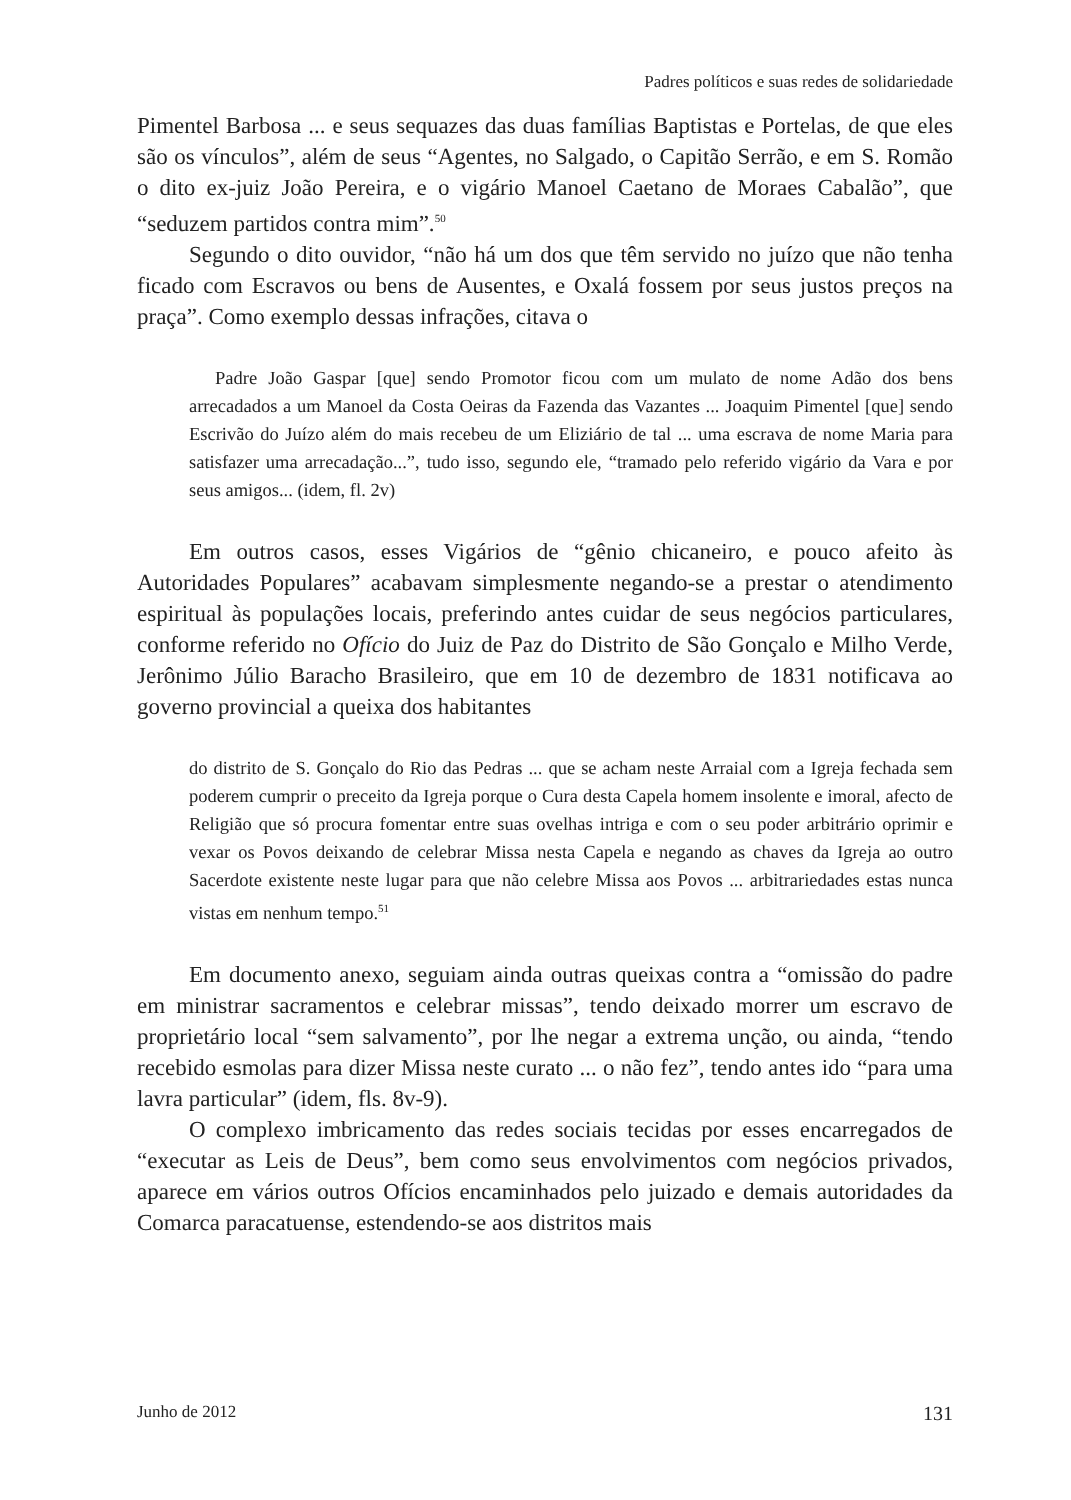Padres políticos e suas redes de solidariedade
Pimentel Barbosa ... e seus sequazes das duas famílias Baptistas e Portelas, de que eles são os vínculos”, além de seus “Agentes, no Salgado, o Capitão Serrão, e em S. Romão o dito ex-juiz João Pereira, e o vigário Manoel Caetano de Moraes Cabalão”, que “seduzem partidos contra mim”.<sup>50</sup>
Segundo o dito ouvidor, “não há um dos que têm servido no juízo que não tenha ficado com Escravos ou bens de Ausentes, e Oxalá fossem por seus justos preços na praça”. Como exemplo dessas infrações, citava o
Padre João Gaspar [que] sendo Promotor ficou com um mulato de nome Adão dos bens arrecadados a um Manoel da Costa Oeiras da Fazenda das Vazantes ... Joaquim Pimentel [que] sendo Escrivão do Juízo além do mais recebeu de um Eliziário de tal ... uma escrava de nome Maria para satisfazer uma arrecadação...”, tudo isso, segundo ele, “tramado pelo referido vigário da Vara e por seus amigos... (idem, fl. 2v)
Em outros casos, esses Vigários de “gênio chicaneiro, e pouco afeito às Autoridades Populares” acabavam simplesmente negando-se a prestar o atendimento espiritual às populações locais, preferindo antes cuidar de seus negócios particulares, conforme referido no Ofício do Juiz de Paz do Distrito de São Gonçalo e Milho Verde, Jerônimo Júlio Baracho Brasileiro, que em 10 de dezembro de 1831 notificava ao governo provincial a queixa dos habitantes
do distrito de S. Gonçalo do Rio das Pedras ... que se acham neste Arraial com a Igreja fechada sem poderem cumprir o preceito da Igreja porque o Cura desta Capela homem insolente e imoral, afecto de Religião que só procura fomentar entre suas ovelhas intriga e com o seu poder arbitrário oprimir e vexar os Povos deixando de celebrar Missa nesta Capela e negando as chaves da Igreja ao outro Sacerdote existente neste lugar para que não celebre Missa aos Povos ... arbitrariedades estas nunca vistas em nenhum tempo.<sup>51</sup>
Em documento anexo, seguiam ainda outras queixas contra a “omissão do padre em ministrar sacramentos e celebrar missas”, tendo deixado morrer um escravo de proprietário local “sem salvamento”, por lhe negar a extrema unção, ou ainda, “tendo recebido esmolas para dizer Missa neste curato ... o não fez”, tendo antes ido “para uma lavra particular” (idem, fls. 8v-9).
O complexo imbricamento das redes sociais tecidas por esses encarregados de “executar as Leis de Deus”, bem como seus envolvimentos com negócios privados, aparece em vários outros Ofícios encaminhados pelo juizado e demais autoridades da Comarca paracatuense, estendendo-se aos distritos mais
Junho de 2012 131